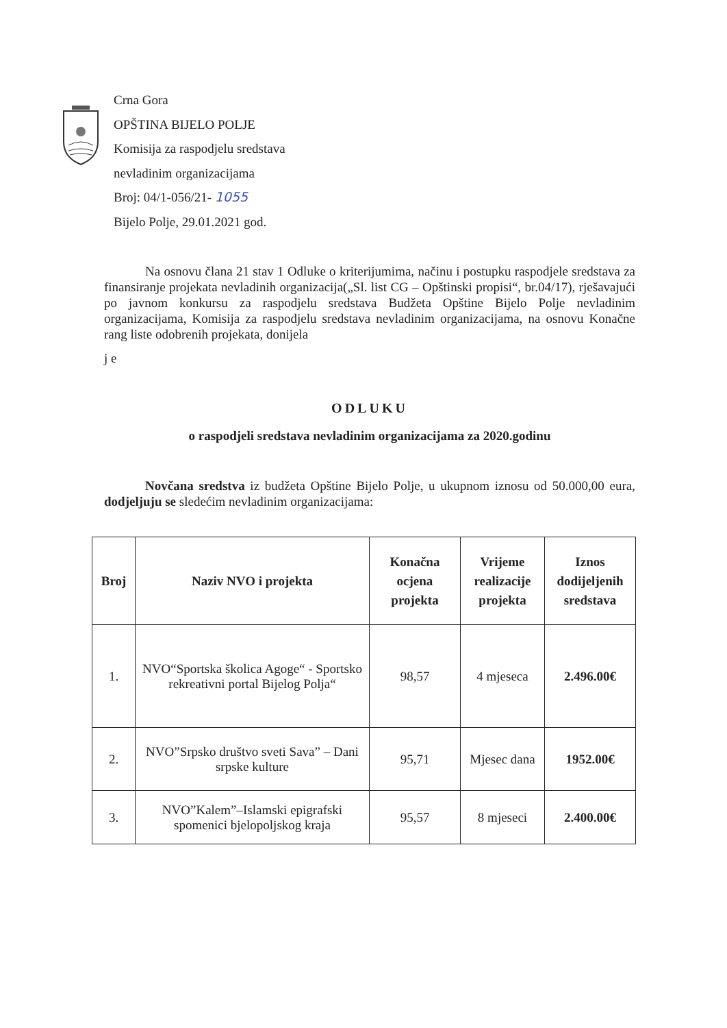Crna Gora
OPŠTINA BIJELO POLJE
Komisija za raspodjelu sredstava
nevladinim organizacijama
Broj: 04/1-056/21- 1055
Bijelo Polje, 29.01.2021 god.
Na osnovu člana 21 stav 1 Odluke o kriterijumima, načinu i postupku raspodjele sredstava za finansiranje projekata nevladinih organizacija(„Sl. list CG – Opštinski propisi“, br.04/17), rješavajući po javnom konkursu za raspodjelu sredstava Budžeta Opštine Bijelo Polje nevladinim organizacijama, Komisija za raspodjelu sredstava nevladinim organizacijama, na osnovu Konačne rang liste odobrenih projekata, donijela
j e
ODLUKU
o raspodjeli sredstava nevladinim organizacijama za 2020.godinu
Novčana sredstva iz budžeta Opštine Bijelo Polje, u ukupnom iznosu od 50.000,00 eura, dodjeljuju se sledećim nevladinim organizacijama:
| Broj | Naziv NVO i projekta | Konačna ocjena projekta | Vrijeme realizacije projekta | Iznos dodijeljenih sredstava |
| --- | --- | --- | --- | --- |
| 1. | NVO“Sportska školica Agoge“ - Sportsko rekreativni portal Bijelog Polja“ | 98,57 | 4 mjeseca | 2.496.00€ |
| 2. | NVO”Srpsko društvo sveti Sava” – Dani srpske kulture | 95,71 | Mjesec dana | 1952.00€ |
| 3. | NVO”Kalem”–Islamski epigrafski spomenici bjelopoljskog kraja | 95,57 | 8 mjeseci | 2.400.00€ |